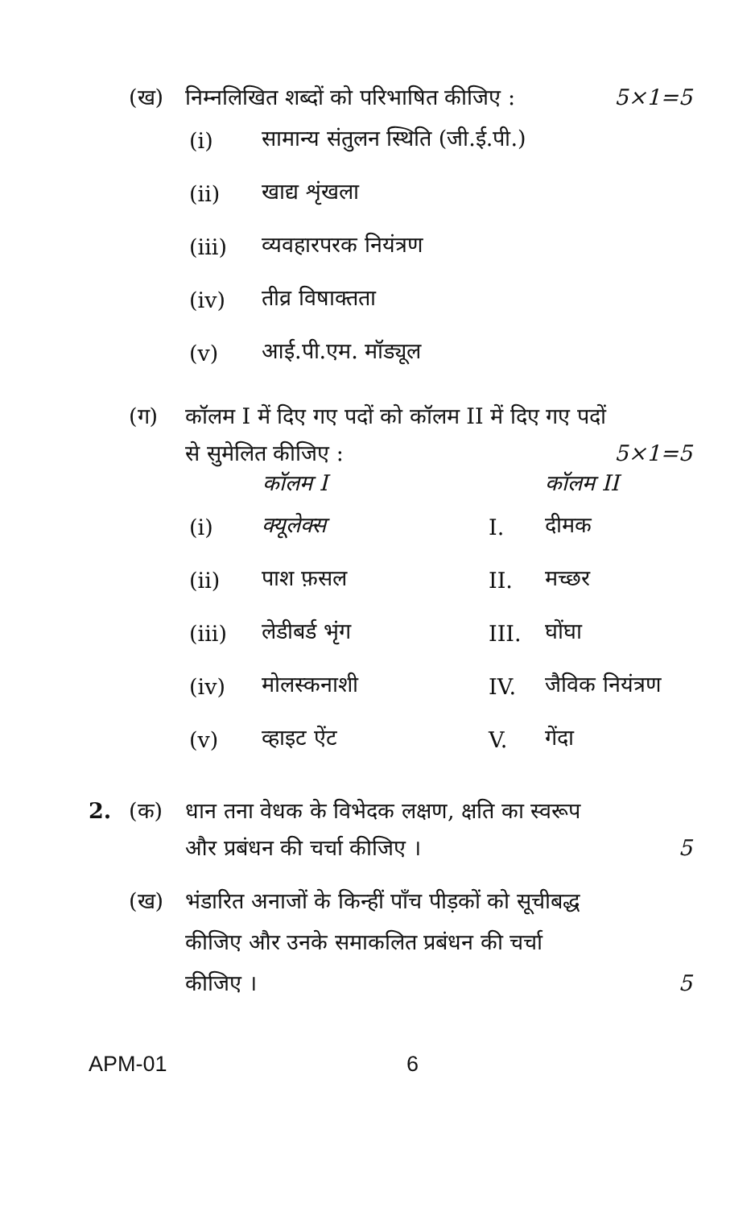(ख) निम्नलिखित शब्दों को परिभाषित कीजिए : 5×1=5
(i) सामान्य संतुलन स्थिति (जी.ई.पी.)
(ii) खाद्य शृंखला
(iii) व्यवहारपरक नियंत्रण
(iv) तीव्र विषाक्तता
(v) आई.पी.एम. मॉड्यूल
(ग) कॉलम I में दिए गए पदों को कॉलम II में दिए गए पदों
से सुमेलित कीजिए : 5×1=5
| | कॉलम I | कॉलम II | |
| --- | --- | --- | --- |
| (i) | क्यूलेक्स | I. | दीमक |
| (ii) | पाश फ़सल | II. | मच्छर |
| (iii) | लेडीबर्ड भृंग | III. | घोंघा |
| (iv) | मोलस्कनाशी | IV. | जैविक नियंत्रण |
| (v) | व्हाइट ऐंट | V. | गेंदा |
2. (क) धान तना वेधक के विभेदक लक्षण, क्षति का स्वरूप
और प्रबंधन की चर्चा कीजिए । 5
(ख) भंडारित अनाजों के किन्हीं पाँच पीड़कों को सूचीबद्ध
कीजिए और उनके समाकलित प्रबंधन की चर्चा
कीजिए । 5
APM-01 6